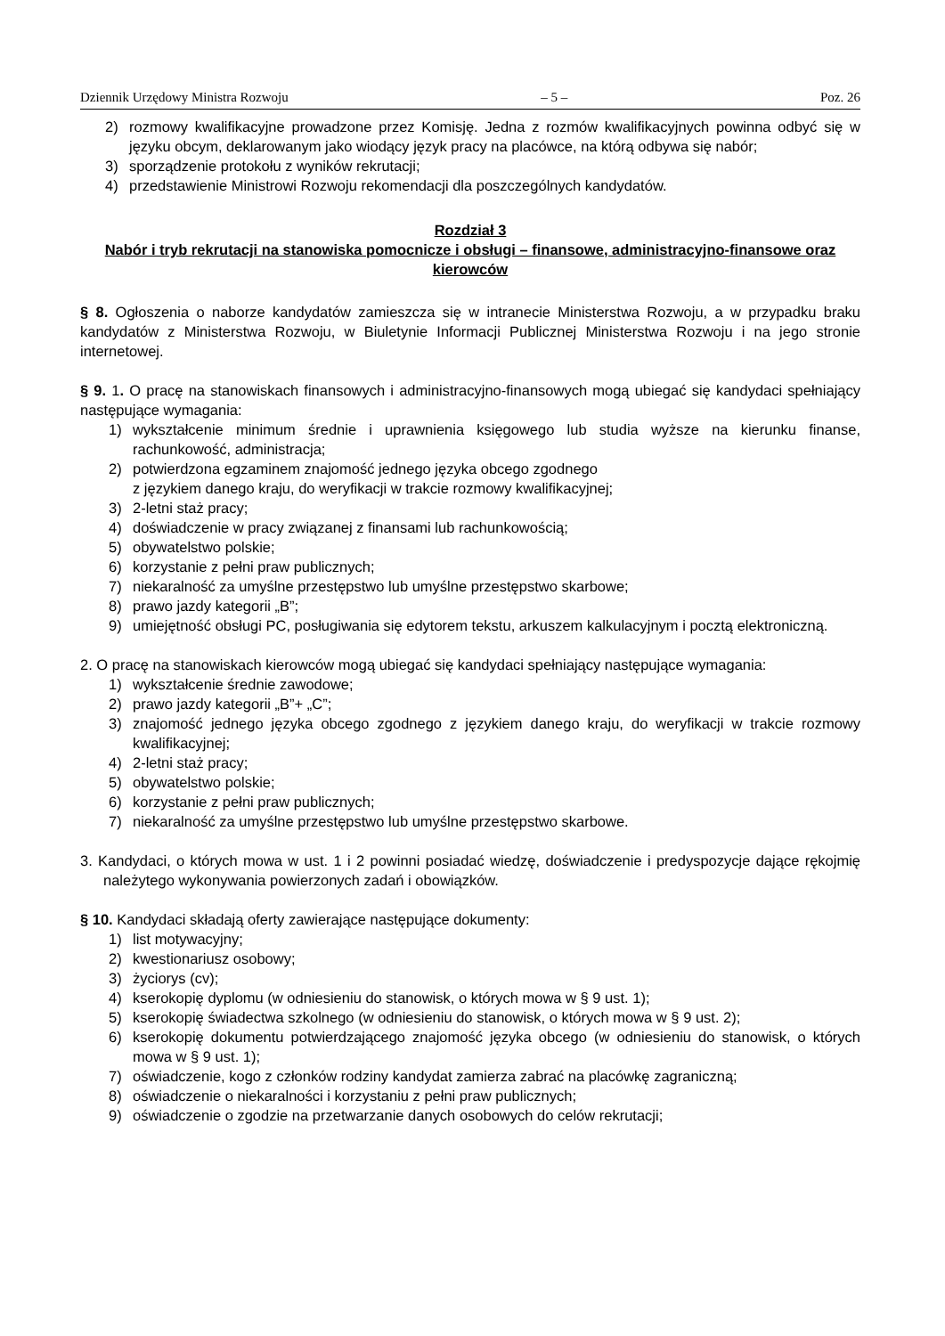Dziennik Urzędowy Ministra Rozwoju – 5 – Poz. 26
2) rozmowy kwalifikacyjne prowadzone przez Komisję. Jedna z rozmów kwalifikacyjnych powinna odbyć się w języku obcym, deklarowanym jako wiodący język pracy na placówce, na którą odbywa się nabór;
3) sporządzenie protokołu z wyników rekrutacji;
4) przedstawienie Ministrowi Rozwoju rekomendacji dla poszczególnych kandydatów.
Rozdział 3
Nabór i tryb rekrutacji na stanowiska pomocnicze i obsługi – finansowe, administracyjno-finansowe oraz kierowców
§ 8. Ogłoszenia o naborze kandydatów zamieszcza się w intranecie Ministerstwa Rozwoju, a w przypadku braku kandydatów z Ministerstwa Rozwoju, w Biuletynie Informacji Publicznej Ministerstwa Rozwoju i na jego stronie internetowej.
§ 9. 1. O pracę na stanowiskach finansowych i administracyjno-finansowych mogą ubiegać się kandydaci spełniający następujące wymagania:
1) wykształcenie minimum średnie i uprawnienia księgowego lub studia wyższe na kierunku finanse, rachunkowość, administracja;
2) potwierdzona egzaminem znajomość jednego języka obcego zgodnego
z językiem danego kraju, do weryfikacji w trakcie rozmowy kwalifikacyjnej;
3) 2-letni staż pracy;
4) doświadczenie w pracy związanej z finansami lub rachunkowością;
5) obywatelstwo polskie;
6) korzystanie z pełni praw publicznych;
7) niekaralność za umyślne przestępstwo lub umyślne przestępstwo skarbowe;
8) prawo jazdy kategorii „B”;
9) umiejętność obsługi PC, posługiwania się edytorem tekstu, arkuszem kalkulacyjnym i pocztą elektroniczną.
2. O pracę na stanowiskach kierowców mogą ubiegać się kandydaci spełniający następujące wymagania:
1) wykształcenie średnie zawodowe;
2) prawo jazdy kategorii „B”+ „C”;
3) znajomość jednego języka obcego zgodnego z językiem danego kraju, do weryfikacji w trakcie rozmowy kwalifikacyjnej;
4) 2-letni staż pracy;
5) obywatelstwo polskie;
6) korzystanie z pełni praw publicznych;
7) niekaralność za umyślne przestępstwo lub umyślne przestępstwo skarbowe.
3. Kandydaci, o których mowa w ust. 1 i 2 powinni posiadać wiedzę, doświadczenie i predyspozycje dające rękojmię należytego wykonywania powierzonych zadań i obowiązków.
§ 10. Kandydaci składają oferty zawierające następujące dokumenty:
1) list motywacyjny;
2) kwestionariusz osobowy;
3) życiorys (cv);
4) kserokopię dyplomu (w odniesieniu do stanowisk, o których mowa w § 9 ust. 1);
5) kserokopię świadectwa szkolnego (w odniesieniu do stanowisk, o których mowa w § 9 ust. 2);
6) kserokopię dokumentu potwierdzającego znajomość języka obcego (w odniesieniu do stanowisk, o których mowa w § 9 ust. 1);
7) oświadczenie, kogo z członków rodziny kandydat zamierza zabrać na placówkę zagraniczną;
8) oświadczenie o niekaralności i korzystaniu z pełni praw publicznych;
9) oświadczenie o zgodzie na przetwarzanie danych osobowych do celów rekrutacji;